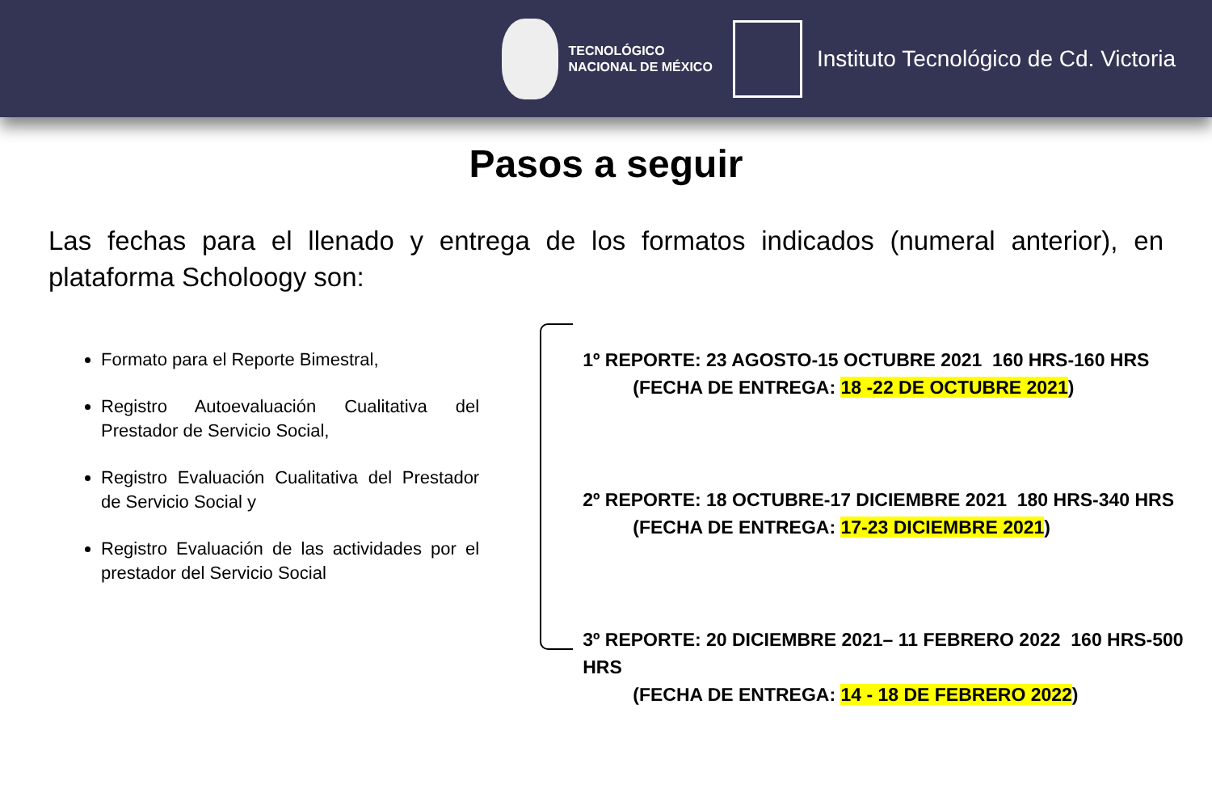TECNOLÓGICO
NACIONAL DE MÉXICO
Instituto Tecnológico de Cd. Victoria
Pasos a seguir
Las fechas para el llenado y entrega de los formatos indicados (numeral anterior), en plataforma Scholoogy son:
Formato para el Reporte Bimestral,
Registro Autoevaluación Cualitativa del Prestador de Servicio Social,
Registro Evaluación Cualitativa del Prestador de Servicio Social y
Registro Evaluación de las actividades por el prestador del Servicio Social
1º REPORTE: 23 AGOSTO-15 OCTUBRE 2021 160 HRS-160 HRS
(FECHA DE ENTREGA: 18 -22 DE OCTUBRE 2021)
2º REPORTE: 18 OCTUBRE-17 DICIEMBRE 2021 180 HRS-340 HRS
(FECHA DE ENTREGA: 17-23 DICIEMBRE 2021)
3º REPORTE: 20 DICIEMBRE 2021– 11 FEBRERO 2022 160 HRS-500 HRS
(FECHA DE ENTREGA: 14 - 18 DE FEBRERO 2022)